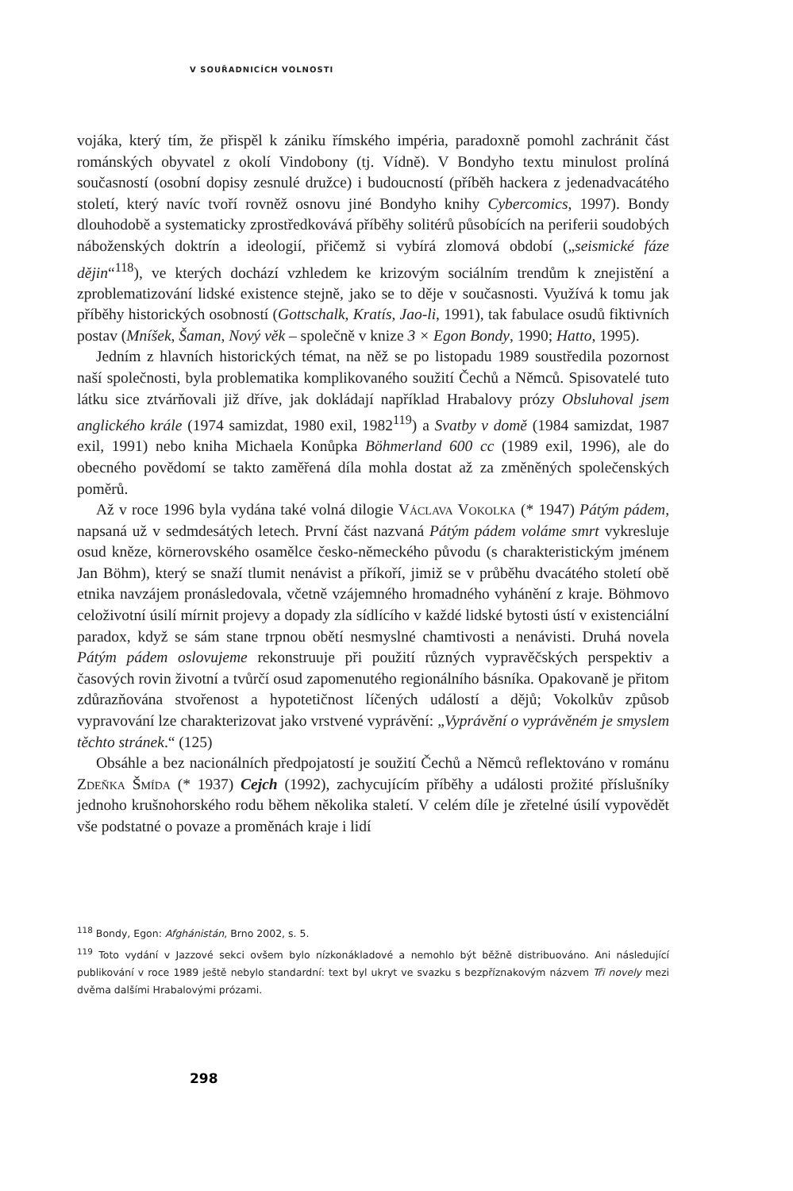V SOUŘADNICÍCH VOLNOSTI
vojáka, který tím, že přispěl k zániku římského impéria, paradoxně pomohl zachránit část románských obyvatel z okolí Vindobony (tj. Vídně). V Bondyho textu minulost prolíná současností (osobní dopisy zesnulé družce) i budoucností (příběh hackera z jedenadvacátého století, který navíc tvoří rovněž osnovu jiné Bondyho knihy Cybercomics, 1997). Bondy dlouhodobě a systematicky zprostředkovává příběhy solitérů působících na periferii soudobých náboženských doktrín a ideologií, přičemž si vybírá zlomová období („seismické fáze dějin“<sup>118</sup>), ve kterých dochází vzhledem ke krizovým sociálním trendům k znejistění a zproblematizování lidské existence stejně, jako se to děje v současnosti. Využívá k tomu jak příběhy historických osobností (Gottschalk, Kratís, Jao-li, 1991), tak fabulace osudů fiktivních postav (Mníšek, Šaman, Nový věk – společně v knize 3 × Egon Bondy, 1990; Hatto, 1995).
Jedním z hlavních historických témat, na něž se po listopadu 1989 soustředila pozornost naší společnosti, byla problematika komplikovaného soužití Čechů a Němců. Spisovatelé tuto látku sice ztvárňovali již dříve, jak dokládají například Hrabalovy prózy Obsluhoval jsem anglického krále (1974 samizdat, 1980 exil, 1982<sup>119</sup>) a Svatby v domě (1984 samizdat, 1987 exil, 1991) nebo kniha Michaela Konůpka Böhmerland 600 cc (1989 exil, 1996), ale do obecného povědomí se takto zaměřená díla mohla dostat až za změněných společenských poměrů.
Až v roce 1996 byla vydána také volná dilogie Václava Vokolka (* 1947) Pátým pádem, napsaná už v sedmdesátých letech. První část nazvaná Pátým pádem voláme smrt vykresluje osud kněze, körnerovského osamělce česko-německého původu (s charakteristickým jménem Jan Böhm), který se snaží tlumit nenávist a příkoří, jimiž se v průběhu dvacátého století obě etnika navzájem pronásledovala, včetně vzájemného hromadného vyhánění z kraje. Böhmovo celoživotní úsilí mírnit projevy a dopady zla sídlícího v každé lidské bytosti ústí v existenciální paradox, když se sám stane trpnou obětí nesmyslné chamtivosti a nenávisti. Druhá novela Pátým pádem oslovujeme rekonstruuje při použití různých vypravěčských perspektiv a časových rovin životní a tvůrčí osud zapomenutého regionálního básníka. Opakovaně je přitom zdůrazňována stvořenost a hypotetičnost líčených událostí a dějů; Vokolkův způsob vypravování lze charakterizovat jako vrstvené vyprávění: „Vyprávění o vyprávěném je smyslem těchto stránek.“ (125)
Obsáhle a bez nacionálních předpojatostí je soužití Čechů a Němců reflektováno v románu Zdeňka Šmída (* 1937) Cejch (1992), zachycujícím příběhy a události prožité příslušníky jednoho krušnohorského rodu během několika staletí. V celém díle je zřetelné úsilí vypovědět vše podstatné o povaze a proměnách kraje i lidí
<sup>118</sup> Bondy, Egon: Afghánistán, Brno 2002, s. 5.
<sup>119</sup> Toto vydání v Jazzové sekci ovšem bylo nízkonákladové a nemohlo být běžně distribuováno. Ani následující publikování v roce 1989 ještě nebylo standardní: text byl ukryt ve svazku s bezpříznakovým názvem Tři novely mezi dvěma dalšími Hrabalovými prózami.
298